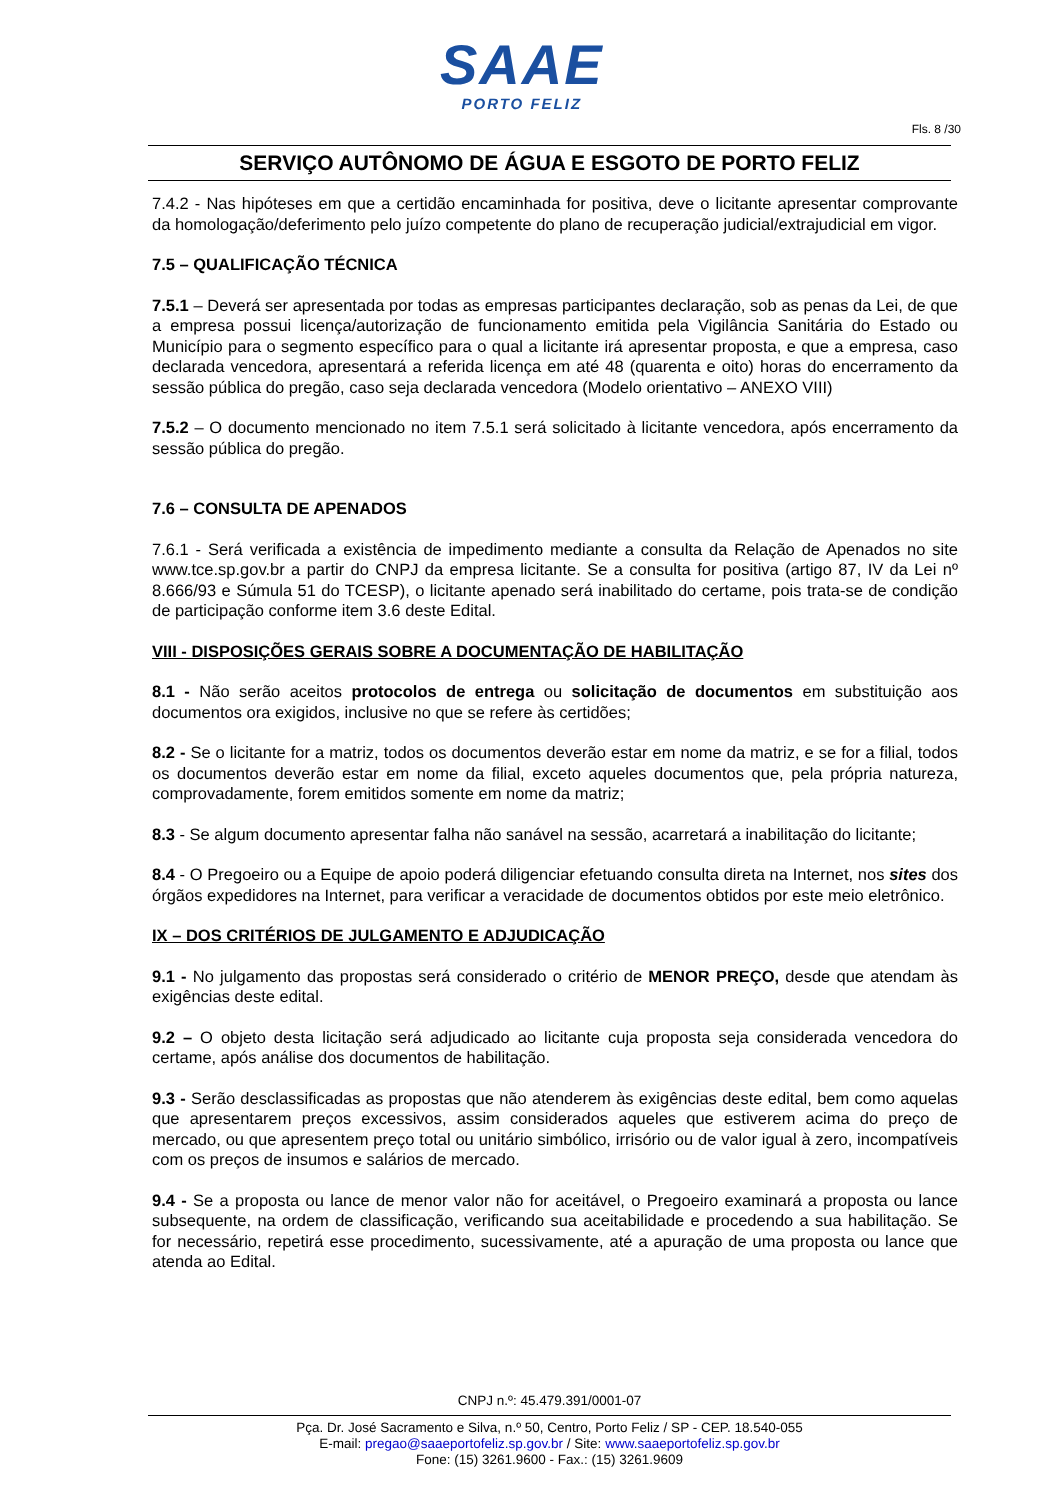SAAE
PORTO FELIZ
Fls. 8 /30
SERVIÇO AUTÔNOMO DE ÁGUA E ESGOTO DE PORTO FELIZ
7.4.2 - Nas hipóteses em que a certidão encaminhada for positiva, deve o licitante apresentar comprovante da homologação/deferimento pelo juízo competente do plano de recuperação judicial/extrajudicial em vigor.
7.5 – QUALIFICAÇÃO TÉCNICA
7.5.1 – Deverá ser apresentada por todas as empresas participantes declaração, sob as penas da Lei, de que a empresa possui licença/autorização de funcionamento emitida pela Vigilância Sanitária do Estado ou Município para o segmento específico para o qual a licitante irá apresentar proposta, e que a empresa, caso declarada vencedora, apresentará a referida licença em até 48 (quarenta e oito) horas do encerramento da sessão pública do pregão, caso seja declarada vencedora (Modelo orientativo – ANEXO VIII)
7.5.2 – O documento mencionado no item 7.5.1 será solicitado à licitante vencedora, após encerramento da sessão pública do pregão.
7.6 – CONSULTA DE APENADOS
7.6.1 - Será verificada a existência de impedimento mediante a consulta da Relação de Apenados no site www.tce.sp.gov.br a partir do CNPJ da empresa licitante. Se a consulta for positiva (artigo 87, IV da Lei nº 8.666/93 e Súmula 51 do TCESP), o licitante apenado será inabilitado do certame, pois trata-se de condição de participação conforme item 3.6 deste Edital.
VIII - DISPOSIÇÕES GERAIS SOBRE A DOCUMENTAÇÃO DE HABILITAÇÃO
8.1 - Não serão aceitos protocolos de entrega ou solicitação de documentos em substituição aos documentos ora exigidos, inclusive no que se refere às certidões;
8.2 - Se o licitante for a matriz, todos os documentos deverão estar em nome da matriz, e se for a filial, todos os documentos deverão estar em nome da filial, exceto aqueles documentos que, pela própria natureza, comprovadamente, forem emitidos somente em nome da matriz;
8.3 - Se algum documento apresentar falha não sanável na sessão, acarretará a inabilitação do licitante;
8.4 - O Pregoeiro ou a Equipe de apoio poderá diligenciar efetuando consulta direta na Internet, nos sites dos órgãos expedidores na Internet, para verificar a veracidade de documentos obtidos por este meio eletrônico.
IX – DOS CRITÉRIOS DE JULGAMENTO E ADJUDICAÇÃO
9.1 - No julgamento das propostas será considerado o critério de MENOR PREÇO, desde que atendam às exigências deste edital.
9.2 – O objeto desta licitação será adjudicado ao licitante cuja proposta seja considerada vencedora do certame, após análise dos documentos de habilitação.
9.3 - Serão desclassificadas as propostas que não atenderem às exigências deste edital, bem como aquelas que apresentarem preços excessivos, assim considerados aqueles que estiverem acima do preço de mercado, ou que apresentem preço total ou unitário simbólico, irrisório ou de valor igual à zero, incompatíveis com os preços de insumos e salários de mercado.
9.4 - Se a proposta ou lance de menor valor não for aceitável, o Pregoeiro examinará a proposta ou lance subsequente, na ordem de classificação, verificando sua aceitabilidade e procedendo a sua habilitação. Se for necessário, repetirá esse procedimento, sucessivamente, até a apuração de uma proposta ou lance que atenda ao Edital.
CNPJ n.º: 45.479.391/0001-07
Pça. Dr. José Sacramento e Silva, n.º 50, Centro, Porto Feliz / SP - CEP. 18.540-055
E-mail: pregao@saaeportofeliz.sp.gov.br / Site: www.saaeportofeliz.sp.gov.br
Fone: (15) 3261.9600 - Fax.: (15) 3261.9609